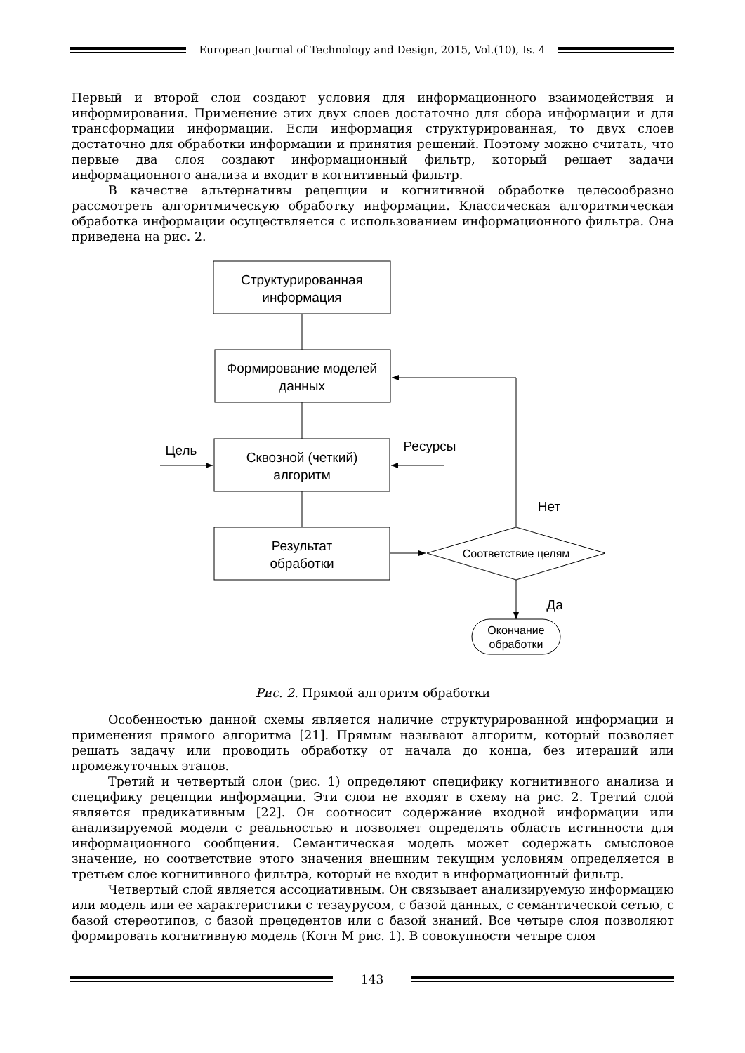European Journal of Technology and Design, 2015, Vol.(10), Is. 4
Первый и второй слои создают условия для информационного взаимодействия и информирования. Применение этих двух слоев достаточно для сбора информации и для трансформации информации. Если информация структурированная, то двух слоев достаточно для обработки информации и принятия решений. Поэтому можно считать, что первые два слоя создают информационный фильтр, который решает задачи информационного анализа и входит в когнитивный фильтр.
В качестве альтернативы рецепции и когнитивной обработке целесообразно рассмотреть алгоритмическую обработку информации. Классическая алгоритмическая обработка информации осуществляется с использованием информационного фильтра. Она приведена на рис. 2.
Структурированная
информация
Формирование моделей
данных
Сквозной (четкий)
алгоритм
Результат
обработки
Цель
Ресурсы
Нет
Да
Соответствие целям
Окончание
обработки
Рис. 2. Прямой алгоритм обработки
Особенностью данной схемы является наличие структурированной информации и применения прямого алгоритма [21]. Прямым называют алгоритм, который позволяет решать задачу или проводить обработку от начала до конца, без итераций или промежуточных этапов.
Третий и четвертый слои (рис. 1) определяют специфику когнитивного анализа и специфику рецепции информации. Эти слои не входят в схему на рис. 2. Третий слой является предикативным [22]. Он соотносит содержание входной информации или анализируемой модели с реальностью и позволяет определять область истинности для информационного сообщения. Семантическая модель может содержать смысловое значение, но соответствие этого значения внешним текущим условиям определяется в третьем слое когнитивного фильтра, который не входит в информационный фильтр.
Четвертый слой является ассоциативным. Он связывает анализируемую информацию или модель или ее характеристики с тезаурусом, с базой данных, с семантической сетью, с базой стереотипов, с базой прецедентов или с базой знаний. Все четыре слоя позволяют формировать когнитивную модель (Когн М рис. 1). В совокупности четыре слоя
143